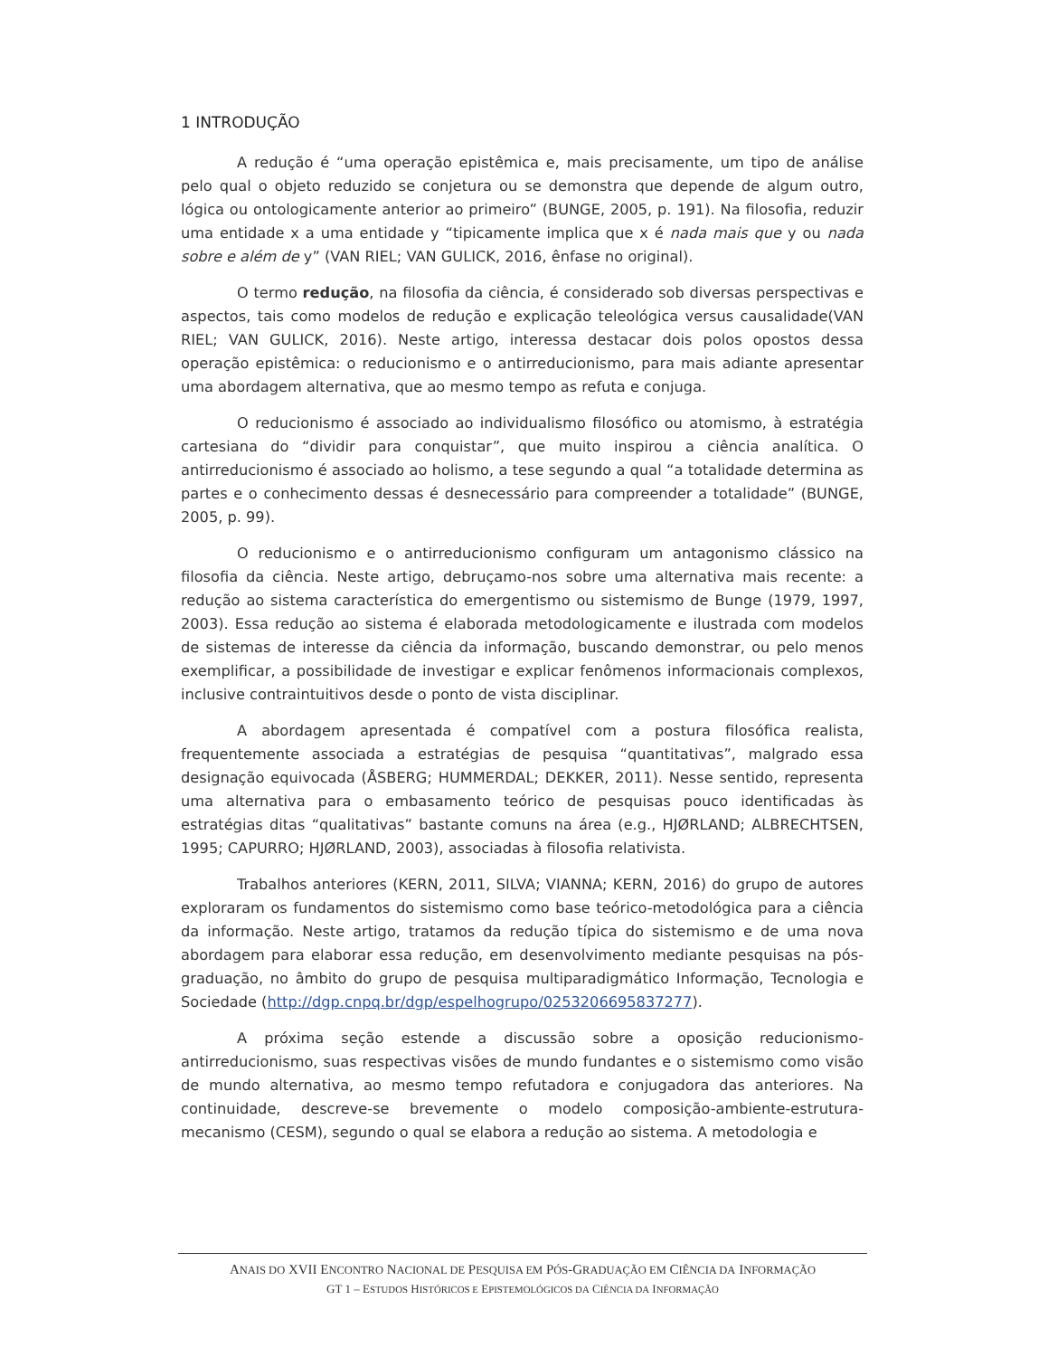1 INTRODUÇÃO
A redução é “uma operação epistêmica e, mais precisamente, um tipo de análise pelo qual o objeto reduzido se conjetura ou se demonstra que depende de algum outro, lógica ou ontologicamente anterior ao primeiro” (BUNGE, 2005, p. 191). Na filosofia, reduzir uma entidade x a uma entidade y “tipicamente implica que x é nada mais que y ou nada sobre e além de y” (VAN RIEL; VAN GULICK, 2016, ênfase no original).
O termo redução, na filosofia da ciência, é considerado sob diversas perspectivas e aspectos, tais como modelos de redução e explicação teleológica versus causalidade(VAN RIEL; VAN GULICK, 2016). Neste artigo, interessa destacar dois polos opostos dessa operação epistêmica: o reducionismo e o antirreducionismo, para mais adiante apresentar uma abordagem alternativa, que ao mesmo tempo as refuta e conjuga.
O reducionismo é associado ao individualismo filosófico ou atomismo, à estratégia cartesiana do “dividir para conquistar”, que muito inspirou a ciência analítica. O antirreducionismo é associado ao holismo, a tese segundo a qual “a totalidade determina as partes e o conhecimento dessas é desnecessário para compreender a totalidade” (BUNGE, 2005, p. 99).
O reducionismo e o antirreducionismo configuram um antagonismo clássico na filosofia da ciência. Neste artigo, debruçamo-nos sobre uma alternativa mais recente: a redução ao sistema característica do emergentismo ou sistemismo de Bunge (1979, 1997, 2003). Essa redução ao sistema é elaborada metodologicamente e ilustrada com modelos de sistemas de interesse da ciência da informação, buscando demonstrar, ou pelo menos exemplificar, a possibilidade de investigar e explicar fenômenos informacionais complexos, inclusive contraintuitivos desde o ponto de vista disciplinar.
A abordagem apresentada é compatível com a postura filosófica realista, frequentemente associada a estratégias de pesquisa “quantitativas”, malgrado essa designação equivocada (ÅSBERG; HUMMERDAL; DEKKER, 2011). Nesse sentido, representa uma alternativa para o embasamento teórico de pesquisas pouco identificadas às estratégias ditas “qualitativas” bastante comuns na área (e.g., HJØRLAND; ALBRECHTSEN, 1995; CAPURRO; HJØRLAND, 2003), associadas à filosofia relativista.
Trabalhos anteriores (KERN, 2011, SILVA; VIANNA; KERN, 2016) do grupo de autores exploraram os fundamentos do sistemismo como base teórico-metodológica para a ciência da informação. Neste artigo, tratamos da redução típica do sistemismo e de uma nova abordagem para elaborar essa redução, em desenvolvimento mediante pesquisas na pós-graduação, no âmbito do grupo de pesquisa multiparadigmático Informação, Tecnologia e Sociedade (http://dgp.cnpq.br/dgp/espelhogrupo/0253206695837277).
A próxima seção estende a discussão sobre a oposição reducionismo-antirreducionismo, suas respectivas visões de mundo fundantes e o sistemismo como visão de mundo alternativa, ao mesmo tempo refutadora e conjugadora das anteriores. Na continuidade, descreve-se brevemente o modelo composição-ambiente-estrutura-mecanismo (CESM), segundo o qual se elabora a redução ao sistema. A metodologia e
ANAIS DO XVII ENCONTRO NACIONAL DE PESQUISA EM PÓS-GRADUAÇÃO EM CIÊNCIA DA INFORMAÇÃO
GT 1 – ESTUDOS HISTÓRICOS E EPISTEMOLÓGICOS DA CIÊNCIA DA INFORMAÇÃO